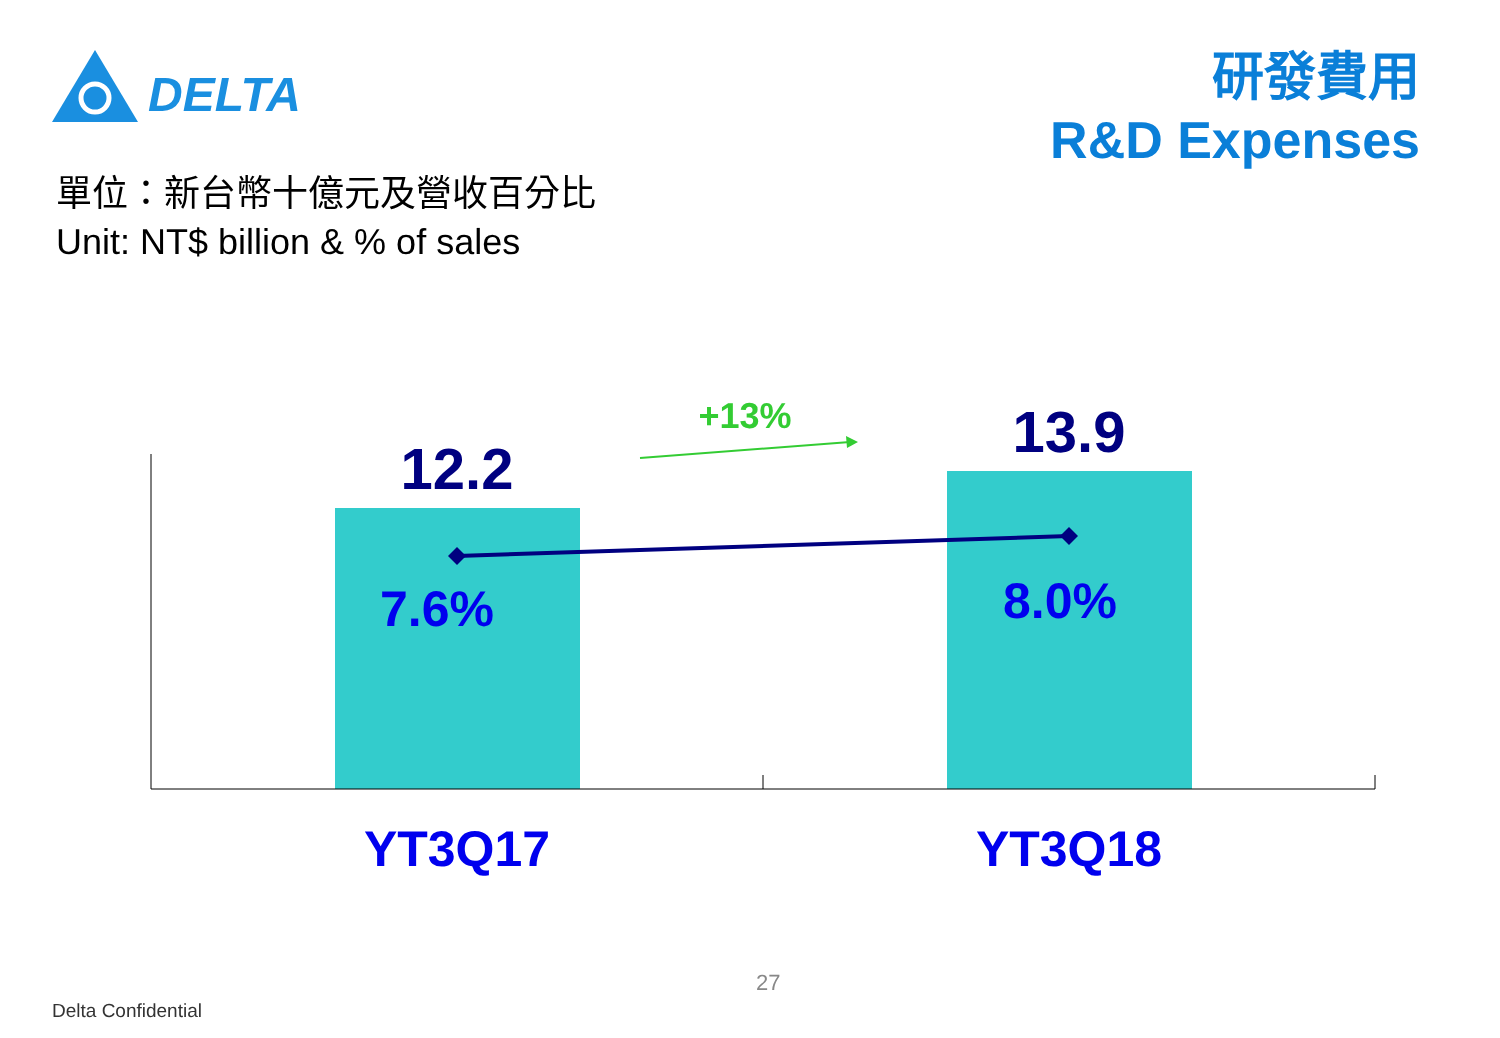DELTA
研發費用
R&D Expenses
單位：新台幣十億元及營收百分比
Unit: NT$ billion & % of sales
12.2
13.9
7.6% 8.0%
+13%
YT3Q17 YT3Q18
27
Delta Confidential